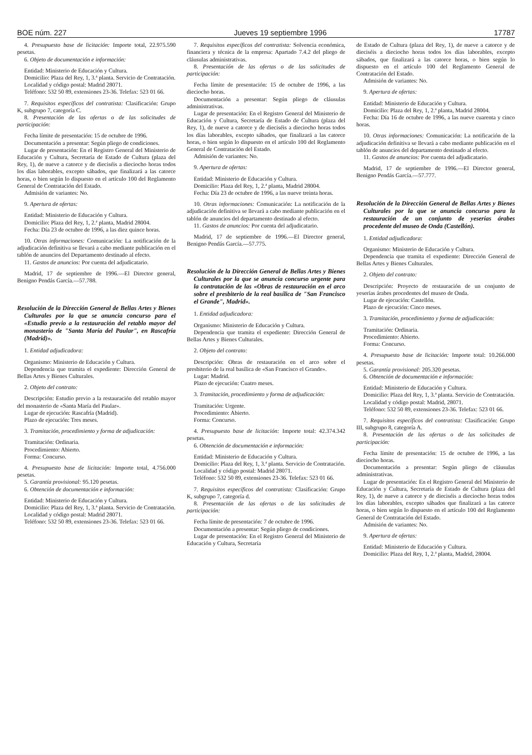BOE núm. 227 Jueves 19 septiembre 1996 17787
4. Presupuesto base de licitación: Importe total, 22.975.590 pesetas.
6. Objeto de documentación e información:
Entidad: Ministerio de Educación y Cultura.
Domicilio: Plaza del Rey, 1, 3.ª planta. Servicio de Contratación.
Localidad y código postal: Madrid 28071.
Teléfono: 532 50 89, extensiones 23-36. Telefax: 523 01 66.
7. Requisitos específicos del contratista: Clasificación: Grupo K, subgrupo 7, categoría C.
8. Presentación de las ofertas o de las solicitudes de participación:
Fecha límite de presentación: 15 de octubre de 1996.
Documentación a presentar: Según pliego de condiciones.
Lugar de presentación: En el Registro General del Ministerio de Educación y Cultura, Secretaría de Estado de Cultura (plaza del Rey, 1), de nueve a catorce y de dieciséis a dieciocho horas todos los días laborables, excepto sábados, que finalizará a las catorce horas, o bien según lo dispuesto en el artículo 100 del Reglamento General de Contratación del Estado.
Admisión de variantes: No.
9. Apertura de ofertas:
Entidad: Ministerio de Educación y Cultura.
Domicilio: Plaza del Rey, 1, 2.ª planta, Madrid 28004.
Fecha: Día 23 de octubre de 1996, a las diez quince horas.
10. Otras informaciones: Comunicación: La notificación de la adjudicación definitiva se llevará a cabo mediante publicación en el tablón de anuncios del Departamento destinado al efecto.
11. Gastos de anuncios: Por cuenta del adjudicatario.
Madrid, 17 de septiembre de 1996.—El Director general, Benigno Pendás García.—57.788.
Resolución de la Dirección General de Bellas Artes y Bienes Culturales por la que se anuncia concurso para el «Estudio previo a la restauración del retablo mayor del monasterio de "Santa María del Paular", en Rascafría (Madrid)».
1. Entidad adjudicadora:
Organismo: Ministerio de Educación y Cultura.
Dependencia que tramita el expediente: Dirección General de Bellas Artes y Bienes Culturales.
2. Objeto del contrato:
Descripción: Estudio previo a la restauración del retablo mayor del monasterio de «Santa María del Paular».
Lugar de ejecución: Rascafría (Madrid).
Plazo de ejecución: Tres meses.
3. Tramitación, procedimiento y forma de adjudicación:
Tramitación: Ordinaria.
Procedimiento: Abierto.
Forma: Concurso.
4. Presupuesto base de licitación: Importe total, 4.756.000 pesetas.
5. Garantía provisional: 95.120 pesetas.
6. Obtención de documentación e información:
Entidad: Ministerio de Educación y Cultura.
Domicilio: Plaza del Rey, 1, 3.ª planta. Servicio de Contratación.
Localidad y código postal: Madrid 28071.
Teléfono: 532 50 89, extensiones 23-36. Telefax: 523 01 66.
7. Requisitos específicos del contratista: Solvencia económica, financiera y técnica de la empresa: Apartado 7.4.2 del pliego de cláusulas administrativas.
8. Presentación de las ofertas o de las solicitudes de participación:
Fecha límite de presentación: 15 de octubre de 1996, a las dieciocho horas.
Documentación a presentar: Según pliego de cláusulas administrativas.
Lugar de presentación: En el Registro General del Ministerio de Educación y Cultura, Secretaría de Estado de Cultura (plaza del Rey, 1), de nueve a catorce y de dieciséis a dieciocho horas todos los días laborables, excepto sábados, que finalizará a las catorce horas, o bien según lo dispuesto en el artículo 100 del Reglamento General de Contratación del Estado.
Admisión de variantes: No.
9. Apertura de ofertas:
Entidad: Ministerio de Educación y Cultura.
Domicilio: Plaza del Rey, 1, 2.ª planta, Madrid 28004.
Fecha: Día 23 de octubre de 1996, a las nueve treinta horas.
10. Otras informaciones: Comunicación: La notificación de la adjudicación definitiva se llevará a cabo mediante publicación en el tablón de anuncios del departamento destinado al efecto.
11. Gastos de anuncios: Por cuenta del adjudicatario.
Madrid, 17 de septiembre de 1996.—El Director general, Benigno Pendás García.—57.775.
Resolución de la Dirección General de Bellas Artes y Bienes Culturales por la que se anuncia concurso urgente para la contratación de las «Obras de restauración en el arco sobre el presbiterio de la real basílica de "San Francisco el Grande", Madrid».
1. Entidad adjudicadora:
Organismo: Ministerio de Educación y Cultura.
Dependencia que tramita el expediente: Dirección General de Bellas Artes y Bienes Culturales.
2. Objeto del contrato:
Descripción: Obras de restauración en el arco sobre el presbiterio de la real basílica de «San Francisco el Grande».
Lugar: Madrid.
Plazo de ejecución: Cuatro meses.
3. Tramitación, procedimiento y forma de adjudicación:
Tramitación: Urgente.
Procedimiento: Abierto.
Forma: Concurso.
4. Presupuesto base de licitación: Importe total: 42.374.342 pesetas.
6. Obtención de documentación e información:
Entidad: Ministerio de Educación y Cultura.
Domicilio: Plaza del Rey, 1, 3.ª planta. Servicio de Contratación.
Localidad y código postal: Madrid 28071.
Teléfono: 532 50 89, extensiones 23-36. Telefax: 523 01 66.
7. Requisitos específicos del contratista: Clasificación: Grupo K, subgrupo 7, categoría d.
8. Presentación de las ofertas o de las solicitudes de participación:
Fecha límite de presentación: 7 de octubre de 1996.
Documentación a presentar: Según pliego de condiciones.
Lugar de presentación: En el Registro General del Ministerio de Educación y Cultura, Secretaría
de Estado de Cultura (plaza del Rey, 1), de nueve a catorce y de dieciséis a dieciocho horas todos los días laborables, excepto sábados, que finalizará a las catorce horas, o bien según lo dispuesto en el artículo 100 del Reglamento General de Contratación del Estado.
Admisión de variantes: No.
9. Apertura de ofertas:
Entidad: Ministerio de Educación y Cultura.
Domicilio: Plaza del Rey, 1, 2.ª planta, Madrid 28004.
Fecha: Día 16 de octubre de 1996, a las nueve cuarenta y cinco horas.
10. Otras informaciones: Comunicación: La notificación de la adjudicación definitiva se llevará a cabo mediante publicación en el tablón de anuncios del departamento destinado al efecto.
11. Gastos de anuncios: Por cuenta del adjudicatario.
Madrid, 17 de septiembre de 1996.—El Director general, Benigno Pendás García.—57.777.
Resolución de la Dirección General de Bellas Artes y Bienes Culturales por la que se anuncia concurso para la restauración de un conjunto de yeserías árabes procedente del museo de Onda (Castellón).
1. Entidad adjudicadora:
Organismo: Ministerio de Educación y Cultura.
Dependencia que tramita el expediente: Dirección General de Bellas Artes y Bienes Culturales.
2. Objeto del contrato:
Descripción: Proyecto de restauración de un conjunto de yeserías árabes procedentes del museo de Onda.
Lugar de ejecución: Castellón.
Plazo de ejecución: Cinco meses.
3. Tramitación, procedimiento y forma de adjudicación:
Tramitación: Ordinaria.
Procedimiento: Abierto.
Forma: Concurso.
4. Presupuesto base de licitación: Importe total: 10.266.000 pesetas.
5. Garantía provisional: 205.320 pesetas.
6. Obtención de documentación e información:
Entidad: Ministerio de Educación y Cultura.
Domicilio: Plaza del Rey, 1, 3.ª planta. Servicio de Contratación.
Localidad y código postal: Madrid, 28071.
Teléfono: 532 50 89, extensiones 23-36. Telefax: 523 01 66.
7. Requisitos específicos del contratista: Clasificación: Grupo III, subgrupo 8, categoría A.
8. Presentación de las ofertas o de las solicitudes de participación:
Fecha límite de presentación: 15 de octubre de 1996, a las dieciocho horas.
Documentación a presentar: Según pliego de cláusulas administrativas.
Lugar de presentación: En el Registro General del Ministerio de Educación y Cultura, Secretaría de Estado de Cultura (plaza del Rey, 1), de nueve a catorce y de dieciséis a dieciocho horas todos los días laborables, excepto sábados que finalizará a las catorce horas, o bien según lo dispuesto en el artículo 100 del Reglamento General de Contratación del Estado.
Admisión de variantes: No.
9. Apertura de ofertas:
Entidad: Ministerio de Educación y Cultura.
Domicilio: Plaza del Rey, 1, 2.ª planta, Madrid, 28004.